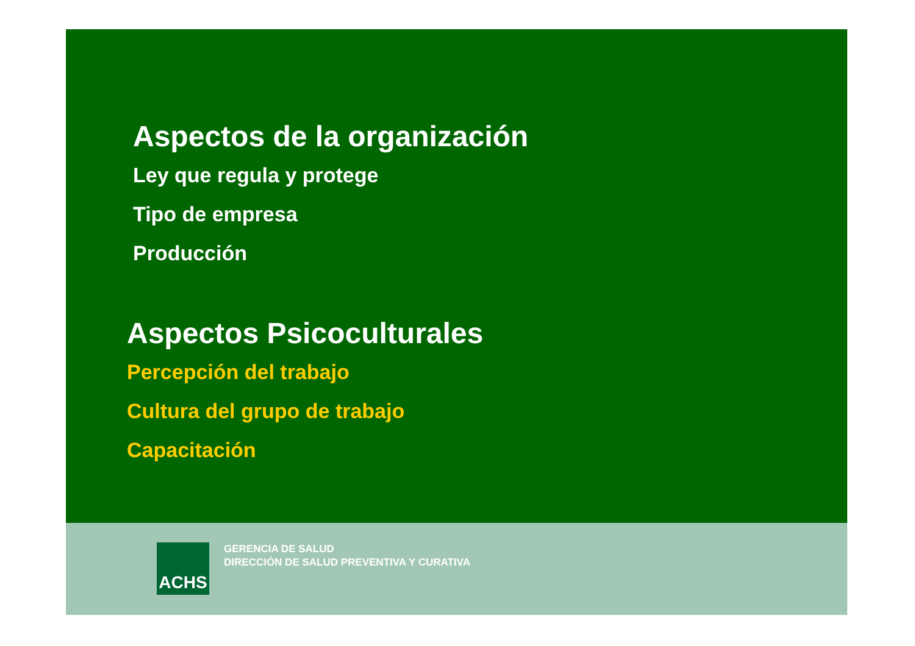Aspectos de la organización
Ley que regula y protege
Tipo de empresa
Producción
Aspectos Psicoculturales
Percepción del trabajo
Cultura del grupo de trabajo
Capacitación
ACHS
GERENCIA DE SALUD
DIRECCIÓN DE SALUD PREVENTIVA Y CURATIVA